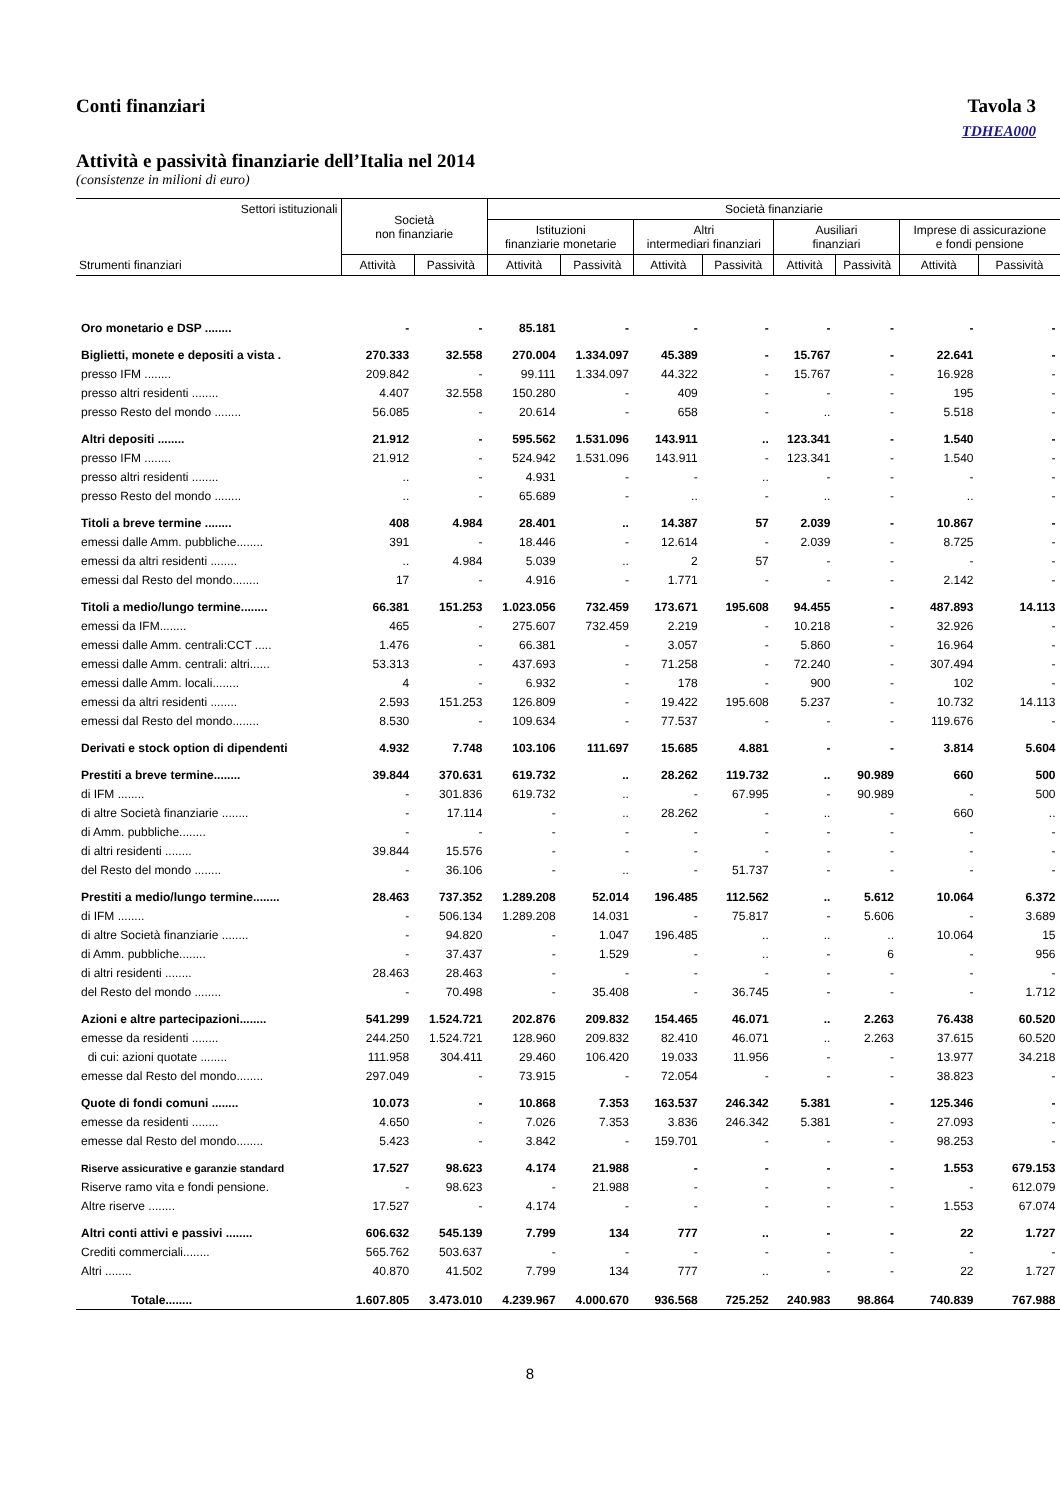Conti finanziari Tavola 3
TDHEA000
Attività e passività finanziarie dell’Italia nel 2014
(consistenze in milioni di euro)
| Settori istituzionali Strumenti finanziari | Società non finanziarie | | Società finanziarie | | | | | | | |
| --- | --- | --- | --- | --- | --- | --- | --- | --- | --- | --- |
| | | | Istituzioni finanziarie monetarie | | Altri intermediari finanziari | | Ausiliari finanziari | | Imprese di assicurazione e fondi pensione | |
| | Attività | Passività | Attività | Passività | Attività | Passività | Attività | Passività | Attività | Passività |
| Oro monetario e DSP ........ | - | - | 85.181 | - | - | - | - | - | - | - |
| Biglietti, monete e depositi a vista . | 270.333 | 32.558 | 270.004 | 1.334.097 | 45.389 | - | 15.767 | - | 22.641 | - |
| presso IFM ........ | 209.842 | - | 99.111 | 1.334.097 | 44.322 | - | 15.767 | - | 16.928 | - |
| presso altri residenti ........ | 4.407 | 32.558 | 150.280 | - | 409 | - | - | - | 195 | - |
| presso Resto del mondo ........ | 56.085 | - | 20.614 | - | 658 | - | .. | - | 5.518 | - |
| Altri depositi ........ | 21.912 | - | 595.562 | 1.531.096 | 143.911 | .. | 123.341 | - | 1.540 | - |
| presso IFM ........ | 21.912 | - | 524.942 | 1.531.096 | 143.911 | - | 123.341 | - | 1.540 | - |
| presso altri residenti ........ | .. | - | 4.931 | - | - | .. | - | - | - | - |
| presso Resto del mondo ........ | .. | - | 65.689 | - | .. | - | .. | - | .. | - |
| Titoli a breve termine ........ | 408 | 4.984 | 28.401 | .. | 14.387 | 57 | 2.039 | - | 10.867 | - |
| emessi dalle Amm. pubbliche........ | 391 | - | 18.446 | - | 12.614 | - | 2.039 | - | 8.725 | - |
| emessi da altri residenti ........ | .. | 4.984 | 5.039 | .. | 2 | 57 | - | - | - | - |
| emessi dal Resto del mondo........ | 17 | - | 4.916 | - | 1.771 | - | - | - | 2.142 | - |
| Titoli a medio/lungo termine........ | 66.381 | 151.253 | 1.023.056 | 732.459 | 173.671 | 195.608 | 94.455 | - | 487.893 | 14.113 |
| emessi da IFM........ | 465 | - | 275.607 | 732.459 | 2.219 | - | 10.218 | - | 32.926 | - |
| emessi dalle Amm. centrali:CCT ..... | 1.476 | - | 66.381 | - | 3.057 | - | 5.860 | - | 16.964 | - |
| emessi dalle Amm. centrali: altri...... | 53.313 | - | 437.693 | - | 71.258 | - | 72.240 | - | 307.494 | - |
| emessi dalle Amm. locali........ | 4 | - | 6.932 | - | 178 | - | 900 | - | 102 | - |
| emessi da altri residenti ........ | 2.593 | 151.253 | 126.809 | - | 19.422 | 195.608 | 5.237 | - | 10.732 | 14.113 |
| emessi dal Resto del mondo........ | 8.530 | - | 109.634 | - | 77.537 | - | - | - | 119.676 | - |
| Derivati e stock option di dipendenti | 4.932 | 7.748 | 103.106 | 111.697 | 15.685 | 4.881 | - | - | 3.814 | 5.604 |
| Prestiti a breve termine........ | 39.844 | 370.631 | 619.732 | .. | 28.262 | 119.732 | .. | 90.989 | 660 | 500 |
| di IFM ........ | - | 301.836 | 619.732 | .. | - | 67.995 | - | 90.989 | - | 500 |
| di altre Società finanziarie ........ | - | 17.114 | - | .. | 28.262 | - | .. | - | 660 | .. |
| di Amm. pubbliche........ | - | - | - | - | - | - | - | - | - | - |
| di altri residenti ........ | 39.844 | 15.576 | - | - | - | - | - | - | - | - |
| del Resto del mondo ........ | - | 36.106 | - | .. | - | 51.737 | - | - | - | - |
| Prestiti a medio/lungo termine........ | 28.463 | 737.352 | 1.289.208 | 52.014 | 196.485 | 112.562 | .. | 5.612 | 10.064 | 6.372 |
| di IFM ........ | - | 506.134 | 1.289.208 | 14.031 | - | 75.817 | - | 5.606 | - | 3.689 |
| di altre Società finanziarie ........ | - | 94.820 | - | 1.047 | 196.485 | .. | .. | .. | 10.064 | 15 |
| di Amm. pubbliche........ | - | 37.437 | - | 1.529 | - | .. | - | 6 | - | 956 |
| di altri residenti ........ | 28.463 | 28.463 | - | - | - | - | - | - | - | - |
| del Resto del mondo ........ | - | 70.498 | - | 35.408 | - | 36.745 | - | - | - | 1.712 |
| Azioni e altre partecipazioni........ | 541.299 | 1.524.721 | 202.876 | 209.832 | 154.465 | 46.071 | .. | 2.263 | 76.438 | 60.520 |
| emesse da residenti ........ | 244.250 | 1.524.721 | 128.960 | 209.832 | 82.410 | 46.071 | .. | 2.263 | 37.615 | 60.520 |
| di cui: azioni quotate ........ | 111.958 | 304.411 | 29.460 | 106.420 | 19.033 | 11.956 | - | - | 13.977 | 34.218 |
| emesse dal Resto del mondo........ | 297.049 | - | 73.915 | - | 72.054 | - | - | - | 38.823 | - |
| Quote di fondi comuni ........ | 10.073 | - | 10.868 | 7.353 | 163.537 | 246.342 | 5.381 | - | 125.346 | - |
| emesse da residenti ........ | 4.650 | - | 7.026 | 7.353 | 3.836 | 246.342 | 5.381 | - | 27.093 | - |
| emesse dal Resto del mondo........ | 5.423 | - | 3.842 | - | 159.701 | - | - | - | 98.253 | - |
| Riserve assicurative e garanzie standard | 17.527 | 98.623 | 4.174 | 21.988 | - | - | - | - | 1.553 | 679.153 |
| Riserve ramo vita e fondi pensione. | - | 98.623 | - | 21.988 | - | - | - | - | - | 612.079 |
| Altre riserve ........ | 17.527 | - | 4.174 | - | - | - | - | - | 1.553 | 67.074 |
| Altri conti attivi e passivi ........ | 606.632 | 545.139 | 7.799 | 134 | 777 | .. | - | - | 22 | 1.727 |
| Crediti commerciali........ | 565.762 | 503.637 | - | - | - | - | - | - | - | - |
| Altri ........ | 40.870 | 41.502 | 7.799 | 134 | 777 | .. | - | - | 22 | 1.727 |
| Totale........ | 1.607.805 | 3.473.010 | 4.239.967 | 4.000.670 | 936.568 | 725.252 | 240.983 | 98.864 | 740.839 | 767.988 |
8